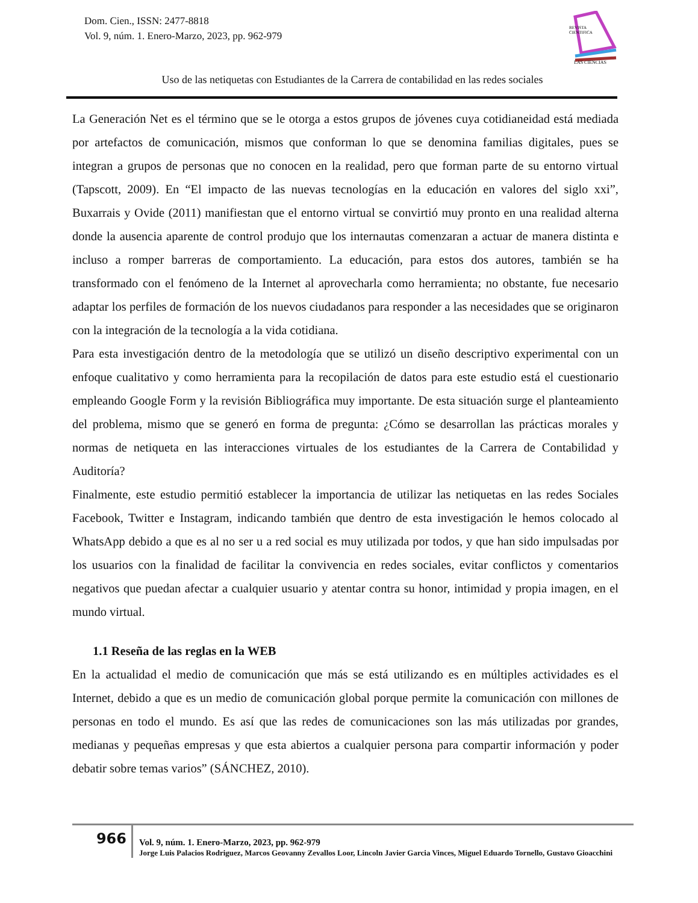Dom. Cien., ISSN: 2477-8818
Vol. 9, núm. 1. Enero-Marzo, 2023, pp. 962-979
REVISTA
CIENTIFICA
LAS CIENCIAS
Uso de las netiquetas con Estudiantes de la Carrera de contabilidad en las redes sociales
La Generación Net es el término que se le otorga a estos grupos de jóvenes cuya cotidianeidad está mediada por artefactos de comunicación, mismos que conforman lo que se denomina familias digitales, pues se integran a grupos de personas que no conocen en la realidad, pero que forman parte de su entorno virtual (Tapscott, 2009). En “El impacto de las nuevas tecnologías en la educación en valores del siglo xxi”, Buxarrais y Ovide (2011) manifiestan que el entorno virtual se convirtió muy pronto en una realidad alterna donde la ausencia aparente de control produjo que los internautas comenzaran a actuar de manera distinta e incluso a romper barreras de comportamiento. La educación, para estos dos autores, también se ha transformado con el fenómeno de la Internet al aprovecharla como herramienta; no obstante, fue necesario adaptar los perfiles de formación de los nuevos ciudadanos para responder a las necesidades que se originaron con la integración de la tecnología a la vida cotidiana.
Para esta investigación dentro de la metodología que se utilizó un diseño descriptivo experimental con un enfoque cualitativo y como herramienta para la recopilación de datos para este estudio está el cuestionario empleando Google Form y la revisión Bibliográfica muy importante. De esta situación surge el planteamiento del problema, mismo que se generó en forma de pregunta: ¿Cómo se desarrollan las prácticas morales y normas de netiqueta en las interacciones virtuales de los estudiantes de la Carrera de Contabilidad y Auditoría?
Finalmente, este estudio permitió establecer la importancia de utilizar las netiquetas en las redes Sociales Facebook, Twitter e Instagram, indicando también que dentro de esta investigación le hemos colocado al WhatsApp debido a que es al no ser u a red social es muy utilizada por todos, y que han sido impulsadas por los usuarios con la finalidad de facilitar la convivencia en redes sociales, evitar conflictos y comentarios negativos que puedan afectar a cualquier usuario y atentar contra su honor, intimidad y propia imagen, en el mundo virtual.
1.1 Reseña de las reglas en la WEB
En la actualidad el medio de comunicación que más se está utilizando es en múltiples actividades es el Internet, debido a que es un medio de comunicación global porque permite la comunicación con millones de personas en todo el mundo. Es así que las redes de comunicaciones son las más utilizadas por grandes, medianas y pequeñas empresas y que esta abiertos a cualquier persona para compartir información y poder debatir sobre temas varios” (SÁNCHEZ, 2010).
966
Vol. 9, núm. 1. Enero-Marzo, 2023, pp. 962-979
Jorge Luis Palacios Rodriguez, Marcos Geovanny Zevallos Loor, Lincoln Javier Garcia Vinces, Miguel Eduardo Tornello, Gustavo Gioacchini